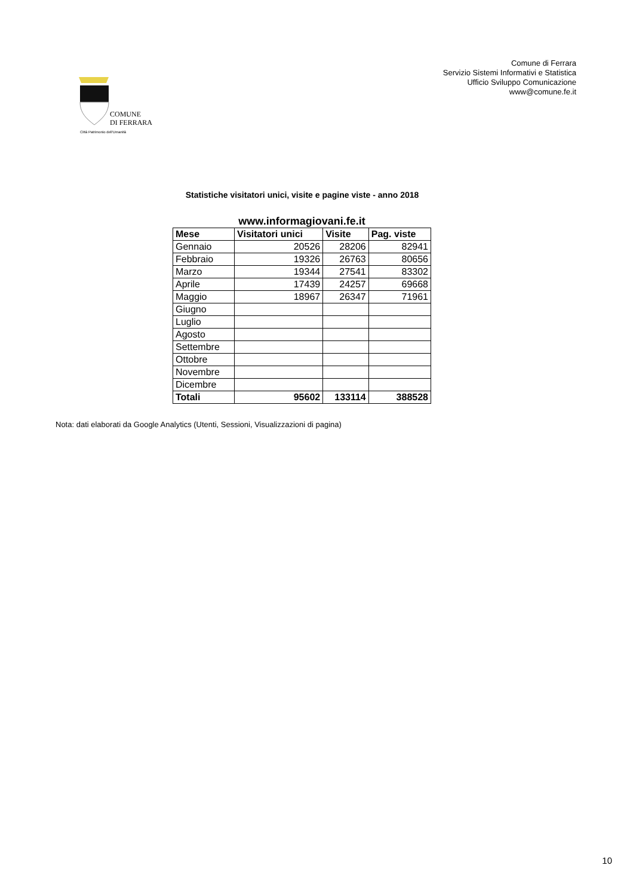COMUNE
DI FERRARA
Città Patrimonio dell'Umanità
Comune di Ferrara
Servizio Sistemi Informativi e Statistica
Ufficio Sviluppo Comunicazione
www@comune.fe.it
Statistiche visitatori unici, visite e pagine viste - anno 2018
www.informagiovani.fe.it
| Mese | Visitatori unici | Visite | Pag. viste |
| --- | --- | --- | --- |
| Gennaio | 20526 | 28206 | 82941 |
| Febbraio | 19326 | 26763 | 80656 |
| Marzo | 19344 | 27541 | 83302 |
| Aprile | 17439 | 24257 | 69668 |
| Maggio | 18967 | 26347 | 71961 |
| Giugno | | | |
| Luglio | | | |
| Agosto | | | |
| Settembre | | | |
| Ottobre | | | |
| Novembre | | | |
| Dicembre | | | |
| Totali | 95602 | 133114 | 388528 |
Nota: dati elaborati da Google Analytics (Utenti, Sessioni, Visualizzazioni di pagina)
10